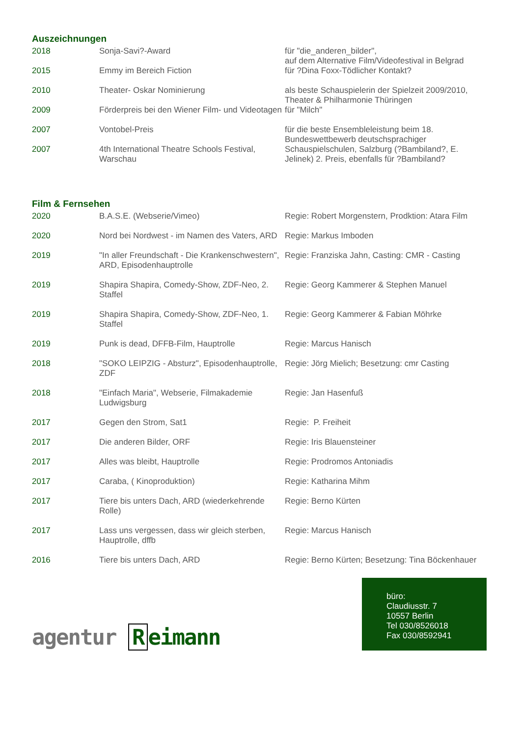Auszeichnungen
| 2018 | Sonja-Savi?-Award | für "die_anderen_bilder", auf dem Alternative Film/Videofestival in Belgrad |
| 2015 | Emmy im Bereich Fiction | für ?Dina Foxx-Tödlicher Kontakt? |
| 2010 | Theater- Oskar Nominierung | als beste Schauspielerin der Spielzeit 2009/2010, Theater & Philharmonie Thüringen |
| 2009 | Förderpreis bei den Wiener Film- und Videotagen | für "Milch" |
| 2007 | Vontobel-Preis | für die beste Ensembleleistung beim 18. Bundeswettbewerb deutschsprachiger |
| 2007 | 4th International Theatre Schools Festival, Warschau | Schauspielschulen, Salzburg (?Bambiland?, E. Jelinek) 2. Preis, ebenfalls für ?Bambiland? |
Film & Fernsehen
| 2020 | B.A.S.E. (Webserie/Vimeo) | Regie: Robert Morgenstern, Prodktion: Atara Film |
| 2020 | Nord bei Nordwest - im Namen des Vaters, ARD | Regie: Markus Imboden |
| 2019 | "In aller Freundschaft - Die Krankenschwestern", ARD, Episodenhauptrolle | Regie: Franziska Jahn, Casting: CMR - Casting |
| 2019 | Shapira Shapira, Comedy-Show, ZDF-Neo, 2. Staffel | Regie: Georg Kammerer & Stephen Manuel |
| 2019 | Shapira Shapira, Comedy-Show, ZDF-Neo, 1. Staffel | Regie: Georg Kammerer & Fabian Möhrke |
| 2019 | Punk is dead, DFFB-Film, Hauptrolle | Regie: Marcus Hanisch |
| 2018 | "SOKO LEIPZIG - Absturz", Episodenhauptrolle, ZDF | Regie: Jörg Mielich; Besetzung: cmr Casting |
| 2018 | "Einfach Maria", Webserie, Filmakademie Ludwigsburg | Regie: Jan Hasenfuß |
| 2017 | Gegen den Strom, Sat1 | Regie: P. Freiheit |
| 2017 | Die anderen Bilder, ORF | Regie: Iris Blauensteiner |
| 2017 | Alles was bleibt, Hauptrolle | Regie: Prodromos Antoniadis |
| 2017 | Caraba, ( Kinoproduktion) | Regie: Katharina Mihm |
| 2017 | Tiere bis unters Dach, ARD (wiederkehrende Rolle) | Regie: Berno Kürten |
| 2017 | Lass uns vergessen, dass wir gleich sterben, Hauptrolle, dffb | Regie: Marcus Hanisch |
| 2016 | Tiere bis unters Dach, ARD | Regie: Berno Kürten; Besetzung: Tina Böckenhauer |
agentur R eimann
büro:
Claudiusstr. 7
10557 Berlin
Tel 030/8526018
Fax 030/8592941